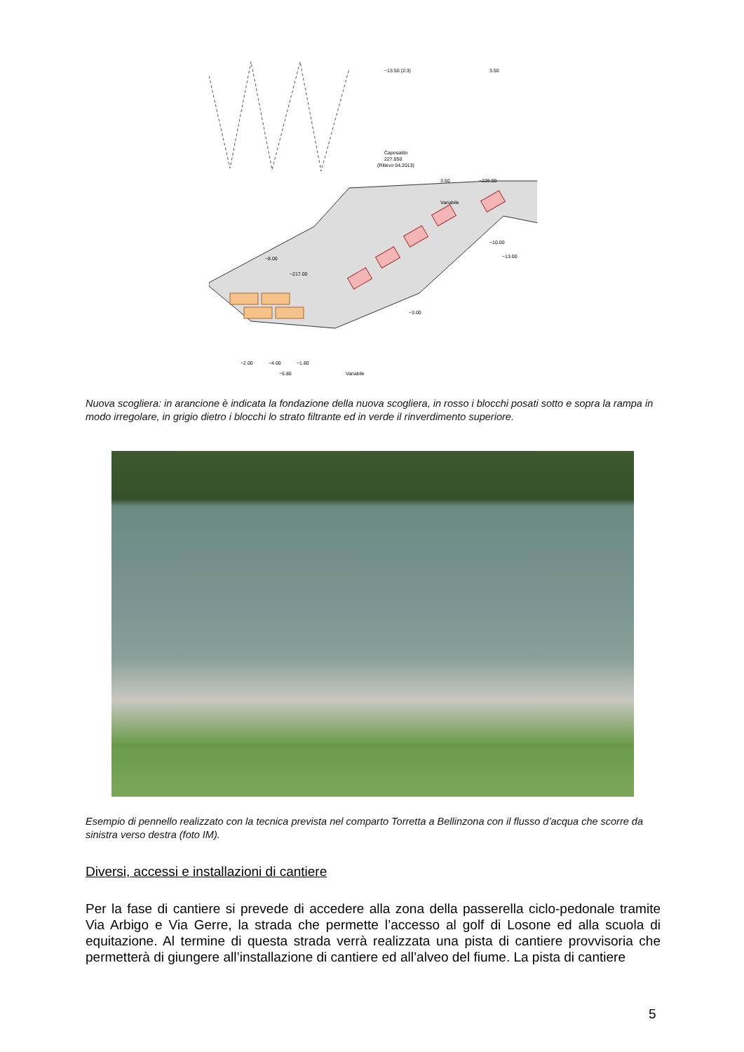~13.50 (2:3)
3.50
Caposaldo
227.050
(Rilievo 04.2013)
~226.00
3.50
Variabile
~8.00
~217.00
~10.00
~13.00
~3.00
~2.00
~4.00
~1.80
~5.80
Variabile
Nuova scogliera: in arancione è indicata la fondazione della nuova scogliera, in rosso i blocchi posati sotto e sopra la rampa in modo irregolare, in grigio dietro i blocchi lo strato filtrante ed in verde il rinverdimento superiore.
Esempio di pennello realizzato con la tecnica prevista nel comparto Torretta a Bellinzona con il flusso d’acqua che scorre da sinistra verso destra (foto IM).
Diversi, accessi e installazioni di cantiere
Per la fase di cantiere si prevede di accedere alla zona della passerella ciclo-pedonale tramite Via Arbigo e Via Gerre, la strada che permette l’accesso al golf di Losone ed alla scuola di equitazione. Al termine di questa strada verrà realizzata una pista di cantiere provvisoria che permetterà di giungere all’installazione di cantiere ed all’alveo del fiume. La pista di cantiere
5